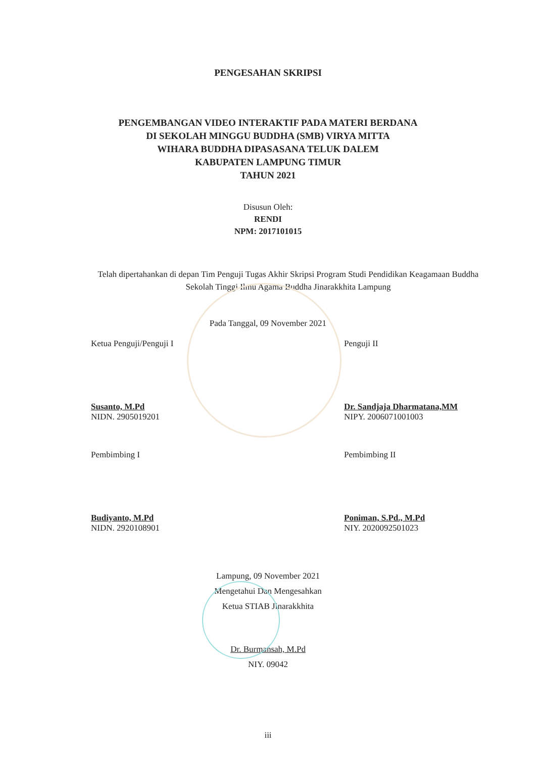PENGESAHAN SKRIPSI
PENGEMBANGAN VIDEO INTERAKTIF PADA MATERI BERDANA
DI SEKOLAH MINGGU BUDDHA (SMB) VIRYA MITTA
WIHARA BUDDHA DIPASASANA TELUK DALEM
KABUPATEN LAMPUNG TIMUR
TAHUN 2021
Disusun Oleh:
RENDI
NPM: 2017101015
Telah dipertahankan di depan Tim Penguji Tugas Akhir Skripsi Program Studi Pendidikan Keagamaan Buddha Sekolah Tinggi Ilmu Agama Buddha Jinarakkhita Lampung
Pada Tanggal, 09 November 2021
Ketua Penguji/Penguji I
Susanto, M.Pd
NIDN. 2905019201
Penguji II
Dr. Sandjaja Dharmatana,MM
NIPY. 2006071001003
Pembimbing I
Budiyanto, M.Pd
NIDN. 2920108901
Pembimbing II
Poniman, S.Pd., M.Pd
NIY. 2020092501023
Lampung, 09 November 2021
Mengetahui Dan Mengesahkan
Ketua STIAB Jinarakkhita
Dr. Burmansah, M.Pd
NIY. 09042
iii